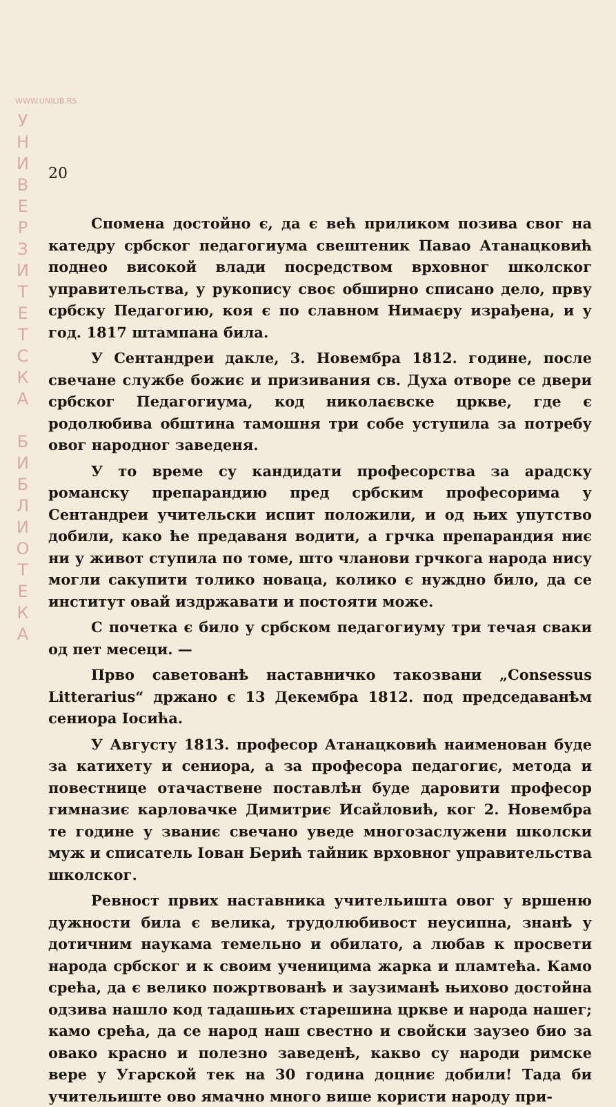WWW.UNILIB.RS
У
Н
И
В
Е
Р
З
И
Т
Е
Т
С
К
А
Б
И
Б
Л
И
О
Т
Е
К
А
20
Спомена достойно є, да є већ приликом позива свог на катедру србског педагогиума свештеник Павао Атанацковић поднео високой влади посредством врховног школског управительства, у рукопису своє обширно списано дело, прву србску Педагогию, коя є по славном Нимаєру израђена, и у год. 1817 штампана била.
У Сентандреи дакле, 3. Новембра 1812. године, после свечане службе божиє и призивания св. Духа отворе се двери србског Педагогиума, код николаєвске цркве, где є родолюбива обштина тамошня три собе уступила за потребу овог народног заведеня.
У то време су кандидати професорства за арадску романску препарандию пред србским професорима у Сентандреи учительски испит положили, и од њих упутство добили, како ће предаваня водити, а грчка препарандия ниє ни у живот ступила по томе, што чланови грчкога народа нису могли сакупити толико новаца, колико є нуждно било, да се институт овай издржавати и постояти може.
С почетка є било у србском педагогиуму три течая сваки од пет месеци. —
Прво саветованѣ наставничко такозвани „Consessus Litterarius“ држано є 13 Декембра 1812. под председаванѣм сениора Іосића.
У Августу 1813. професор Атанацковић наименован буде за катихету и сениора, а за професора педагогиє, метода и повестнице отачаствене поставлѣн буде даровити професор гимназиє карловачке Димитриє Исайловић, ког 2. Новембра те године у званиє свечано уведе многозаслужени школски муж и списатель Іован Берић тайник врховног управительства школског.
Ревност првих наставника учительишта овог у вршеню дужности била є велика, трудолюбивост неусипна, знанѣ у дотичним наукама темельно и обилато, а любав к просвети народа србског и к своим ученицима жарка и пламтећа. Камо срећа, да є велико пожртвованѣ и заузиманѣ њихово достойна одзива нашло код тадашњих старешина цркве и народа нашег; камо срећа, да се народ наш свестно и свойски заузео био за овако красно и полезно заведенѣ, какво су народи римске вере у Угарской тек на 30 година доцниє добили! Тада би учительиште ово ямачно много више користи народу при-